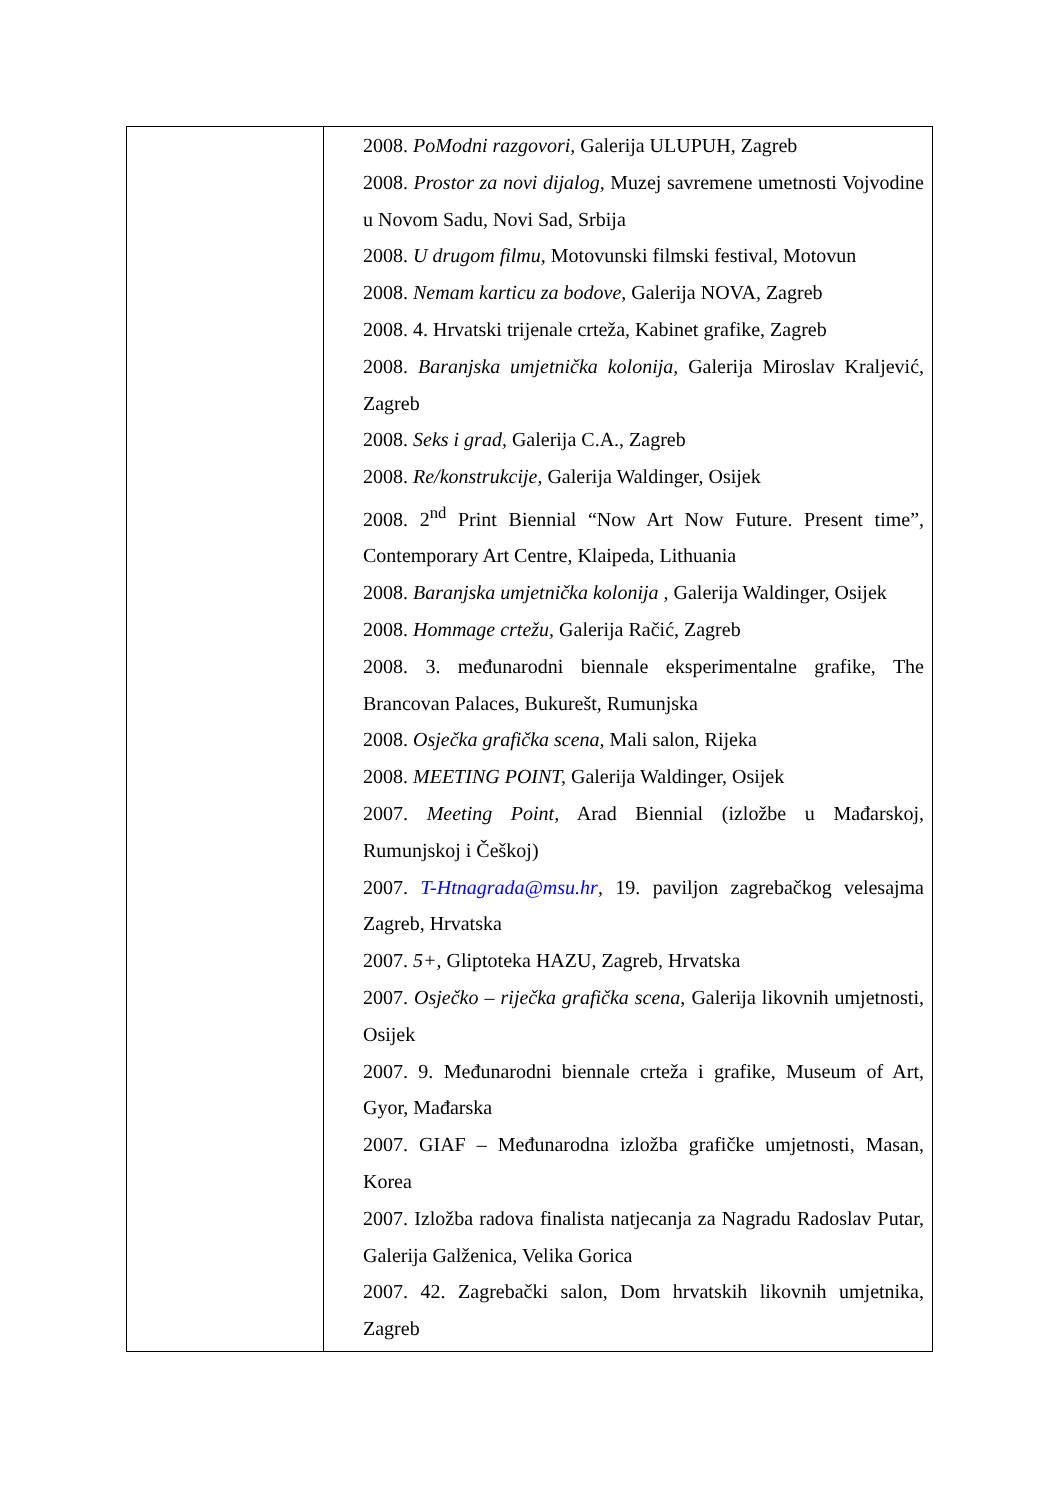| | 2008. PoModni razgovori, Galerija ULUPUH, Zagreb 2008. Prostor za novi dijalog, Muzej savremene umetnosti Vojvodine u Novom Sadu, Novi Sad, Srbija 2008. U drugom filmu, Motovunski filmski festival, Motovun 2008. Nemam karticu za bodove, Galerija NOVA, Zagreb 2008. 4. Hrvatski trijenale crteža, Kabinet grafike, Zagreb 2008. Baranjska umjetnička kolonija, Galerija Miroslav Kraljević, Zagreb 2008. Seks i grad, Galerija C.A., Zagreb 2008. Re/konstrukcije, Galerija Waldinger, Osijek 2008. 2<sup>nd</sup> Print Biennial “Now Art Now Future. Present time”, Contemporary Art Centre, Klaipeda, Lithuania 2008. Baranjska umjetnička kolonija , Galerija Waldinger, Osijek 2008. Hommage crtežu, Galerija Račić, Zagreb 2008. 3. međunarodni biennale eksperimentalne grafike, The Brancovan Palaces, Bukurešt, Rumunjska 2008. Osječka grafička scena, Mali salon, Rijeka 2008. MEETING POINT, Galerija Waldinger, Osijek 2007. Meeting Point, Arad Biennial (izložbe u Mađarskoj, Rumunjskoj i Češkoj) 2007. T-Htnagrada@msu.hr , 19. paviljon zagrebačkog velesajma Zagreb, Hrvatska 2007. 5+, Gliptoteka HAZU, Zagreb, Hrvatska 2007. Osječko – riječka grafička scena , Galerija likovnih umjetnosti, Osijek 2007. 9. Međunarodni biennale crteža i grafike, Museum of Art, Gyor, Mađarska 2007. GIAF – Međunarodna izložba grafičke umjetnosti, Masan, Korea 2007. Izložba radova finalista natjecanja za Nagradu Radoslav Putar, Galerija Galženica, Velika Gorica 2007. 42. Zagrebački salon, Dom hrvatskih likovnih umjetnika, Zagreb |